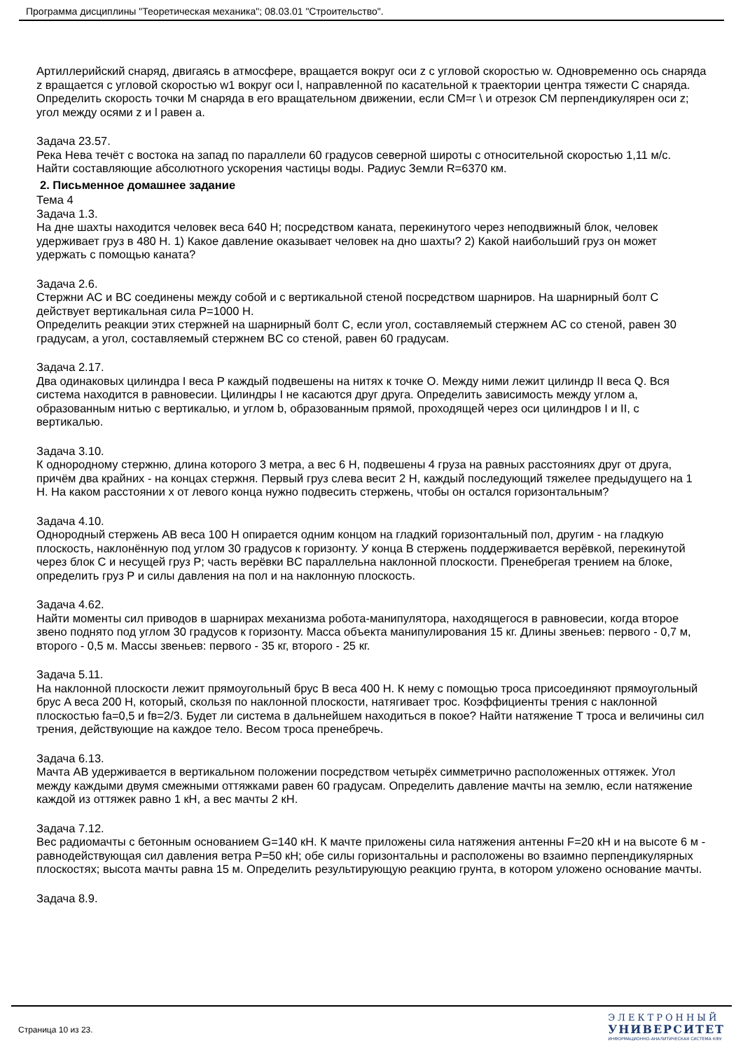Программа дисциплины "Теоретическая механика"; 08.03.01 "Строительство".
Артиллерийский снаряд, двигаясь в атмосфере, вращается вокруг оси z с угловой скоростью w. Одновременно ось снаряда z вращается с угловой скоростью w1 вокруг оси l, направленной по касательной к траектории центра тяжести C снаряда. Определить скорость точки M снаряда в его вращательном движении, если CM=r \ и отрезок CM перпендикулярен оси z; угол между осями z и l равен a.
Задача 23.57.
Река Нева течёт с востока на запад по параллели 60 градусов северной широты с относительной скоростью 1,11 м/с. Найти составляющие абсолютного ускорения частицы воды. Радиус Земли R=6370 км.
2. Письменное домашнее задание
Тема 4
Задача 1.3.
На дне шахты находится человек веса 640 Н; посредством каната, перекинутого через неподвижный блок, человек удерживает груз в 480 Н. 1) Какое давление оказывает человек на дно шахты? 2) Какой наибольший груз он может удержать с помощью каната?
Задача 2.6.
Стержни AC и BC соединены между собой и с вертикальной стеной посредством шарниров. На шарнирный болт C действует вертикальная сила P=1000 Н.
Определить реакции этих стержней на шарнирный болт C, если угол, составляемый стержнем AC со стеной, равен 30 градусам, а угол, составляемый стержнем BC со стеной, равен 60 градусам.
Задача 2.17.
Два одинаковых цилиндра I веса P каждый подвешены на нитях к точке O. Между ними лежит цилиндр II веса Q. Вся система находится в равновесии. Цилиндры I не касаются друг друга. Определить зависимость между углом a, образованным нитью с вертикалью, и углом b, образованным прямой, проходящей через оси цилиндров I и II, с вертикалью.
Задача 3.10.
К однородному стержню, длина которого 3 метра, а вес 6 Н, подвешены 4 груза на равных расстояниях друг от друга, причём два крайних - на концах стержня. Первый груз слева весит 2 Н, каждый последующий тяжелее предыдущего на 1 Н. На каком расстоянии x от левого конца нужно подвесить стержень, чтобы он остался горизонтальным?
Задача 4.10.
Однородный стержень AB веса 100 Н опирается одним концом на гладкий горизонтальный пол, другим - на гладкую плоскость, наклонённую под углом 30 градусов к горизонту. У конца B стержень поддерживается верёвкой, перекинутой через блок C и несущей груз P; часть верёвки BC параллельна наклонной плоскости. Пренебрегая трением на блоке, определить груз P и силы давления на пол и на наклонную плоскость.
Задача 4.62.
Найти моменты сил приводов в шарнирах механизма робота-манипулятора, находящегося в равновесии, когда второе звено поднято под углом 30 градусов к горизонту. Масса объекта манипулирования 15 кг. Длины звеньев: первого - 0,7 м, второго - 0,5 м. Массы звеньев: первого - 35 кг, второго - 25 кг.
Задача 5.11.
На наклонной плоскости лежит прямоугольный брус B веса 400 Н. К нему с помощью троса присоединяют прямоугольный брус A веса 200 Н, который, скользя по наклонной плоскости, натягивает трос. Коэффициенты трения с наклонной плоскостью fa=0,5 и fв=2/3. Будет ли система в дальнейшем находиться в покое? Найти натяжение T троса и величины сил трения, действующие на каждое тело. Весом троса пренебречь.
Задача 6.13.
Мачта AB удерживается в вертикальном положении посредством четырёх симметрично расположенных оттяжек. Угол между каждыми двумя смежными оттяжками равен 60 градусам. Определить давление мачты на землю, если натяжение каждой из оттяжек равно 1 кН, а вес мачты 2 кН.
Задача 7.12.
Вес радиомачты с бетонным основанием G=140 кН. К мачте приложены сила натяжения антенны F=20 кН и на высоте 6 м - равнодействующая сил давления ветра P=50 кН; обе силы горизонтальны и расположены во взаимно перпендикулярных плоскостях; высота мачты равна 15 м. Определить результирующую реакцию грунта, в котором уложено основание мачты.
Задача 8.9.
Страница 10 из 23.
ЭЛЕКТРОННЫЙ
УНИВЕРСИТЕТ
ИНФОРМАЦИОННО-АНАЛИТИЧЕСКАЯ СИСТЕМА КФУ